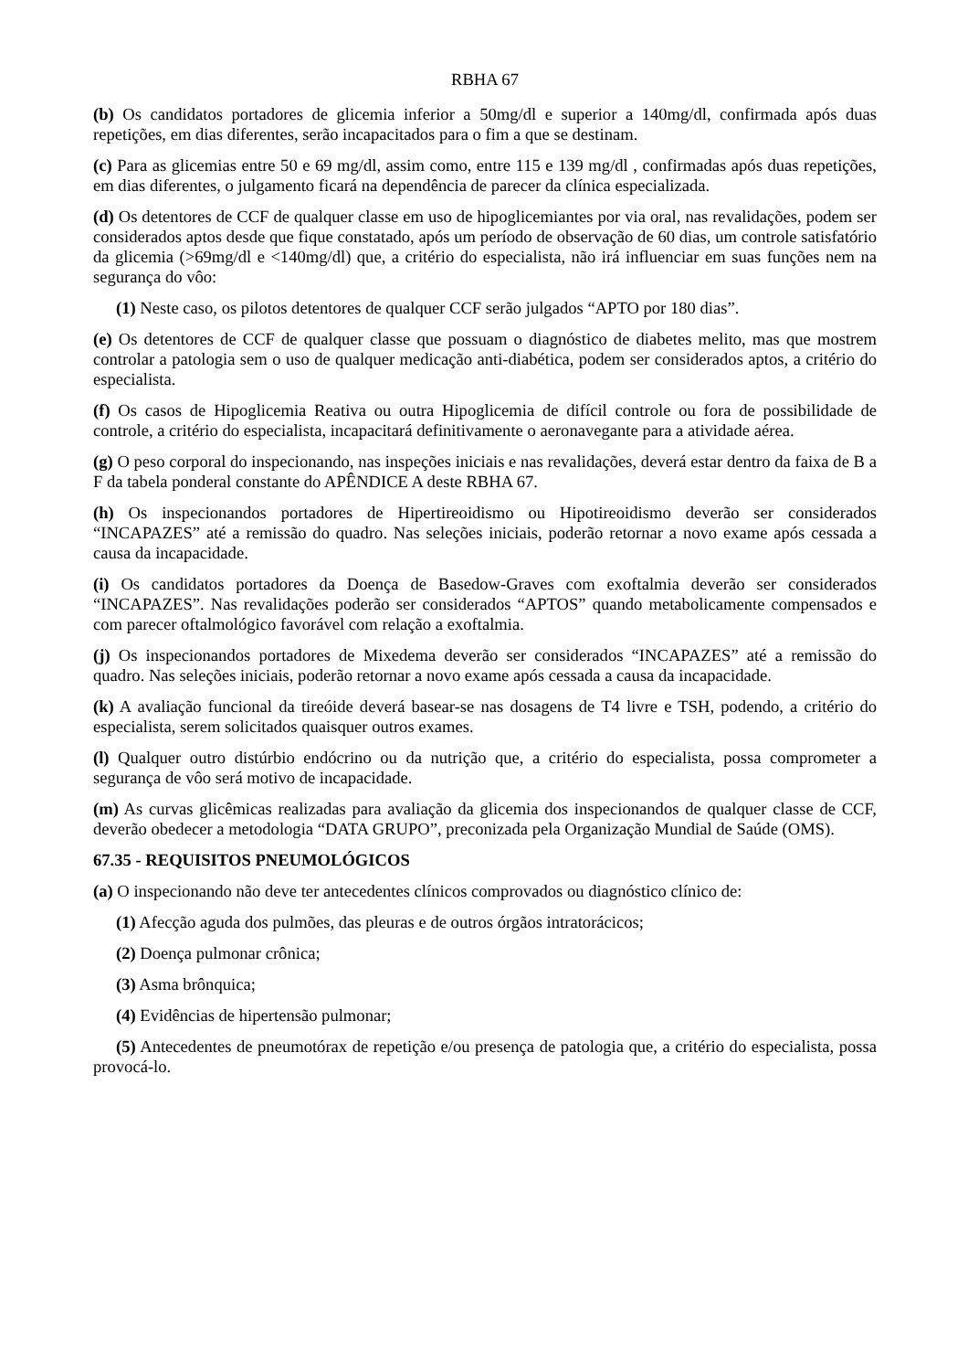RBHA 67
(b) Os candidatos portadores de glicemia inferior a 50mg/dl e superior a 140mg/dl, confirmada após duas repetições, em dias diferentes, serão incapacitados para o fim a que se destinam.
(c) Para as glicemias entre 50 e 69 mg/dl, assim como, entre 115 e 139 mg/dl , confirmadas após duas repetições, em dias diferentes, o julgamento ficará na dependência de parecer da clínica especializada.
(d) Os detentores de CCF de qualquer classe em uso de hipoglicemiantes por via oral, nas revalidações, podem ser considerados aptos desde que fique constatado, após um período de observação de 60 dias, um controle satisfatório da glicemia (>69mg/dl e <140mg/dl) que, a critério do especialista, não irá influenciar em suas funções nem na segurança do vôo:
(1) Neste caso, os pilotos detentores de qualquer CCF serão julgados “APTO por 180 dias”.
(e) Os detentores de CCF de qualquer classe que possuam o diagnóstico de diabetes melito, mas que mostrem controlar a patologia sem o uso de qualquer medicação anti-diabética, podem ser considerados aptos, a critério do especialista.
(f) Os casos de Hipoglicemia Reativa ou outra Hipoglicemia de difícil controle ou fora de possibilidade de controle, a critério do especialista, incapacitará definitivamente o aeronavegante para a atividade aérea.
(g) O peso corporal do inspecionando, nas inspeções iniciais e nas revalidações, deverá estar dentro da faixa de B a F da tabela ponderal constante do APÊNDICE A deste RBHA 67.
(h) Os inspecionandos portadores de Hipertireoidismo ou Hipotireoidismo deverão ser considerados “INCAPAZES” até a remissão do quadro. Nas seleções iniciais, poderão retornar a novo exame após cessada a causa da incapacidade.
(i) Os candidatos portadores da Doença de Basedow-Graves com exoftalmia deverão ser considerados “INCAPAZES”. Nas revalidações poderão ser considerados “APTOS” quando metabolicamente compensados e com parecer oftalmológico favorável com relação a exoftalmia.
(j) Os inspecionandos portadores de Mixedema deverão ser considerados “INCAPAZES” até a remissão do quadro. Nas seleções iniciais, poderão retornar a novo exame após cessada a causa da incapacidade.
(k) A avaliação funcional da tireóide deverá basear-se nas dosagens de T4 livre e TSH, podendo, a critério do especialista, serem solicitados quaisquer outros exames.
(l) Qualquer outro distúrbio endócrino ou da nutrição que, a critério do especialista, possa comprometer a segurança de vôo será motivo de incapacidade.
(m) As curvas glicêmicas realizadas para avaliação da glicemia dos inspecionandos de qualquer classe de CCF, deverão obedecer a metodologia “DATA GRUPO”, preconizada pela Organização Mundial de Saúde (OMS).
67.35 - REQUISITOS PNEUMOLÓGICOS
(a) O inspecionando não deve ter antecedentes clínicos comprovados ou diagnóstico clínico de:
(1) Afecção aguda dos pulmões, das pleuras e de outros órgãos intratorácicos;
(2) Doença pulmonar crônica;
(3) Asma brônquica;
(4) Evidências de hipertensão pulmonar;
(5) Antecedentes de pneumotórax de repetição e/ou presença de patologia que, a critério do especialista, possa provocá-lo.